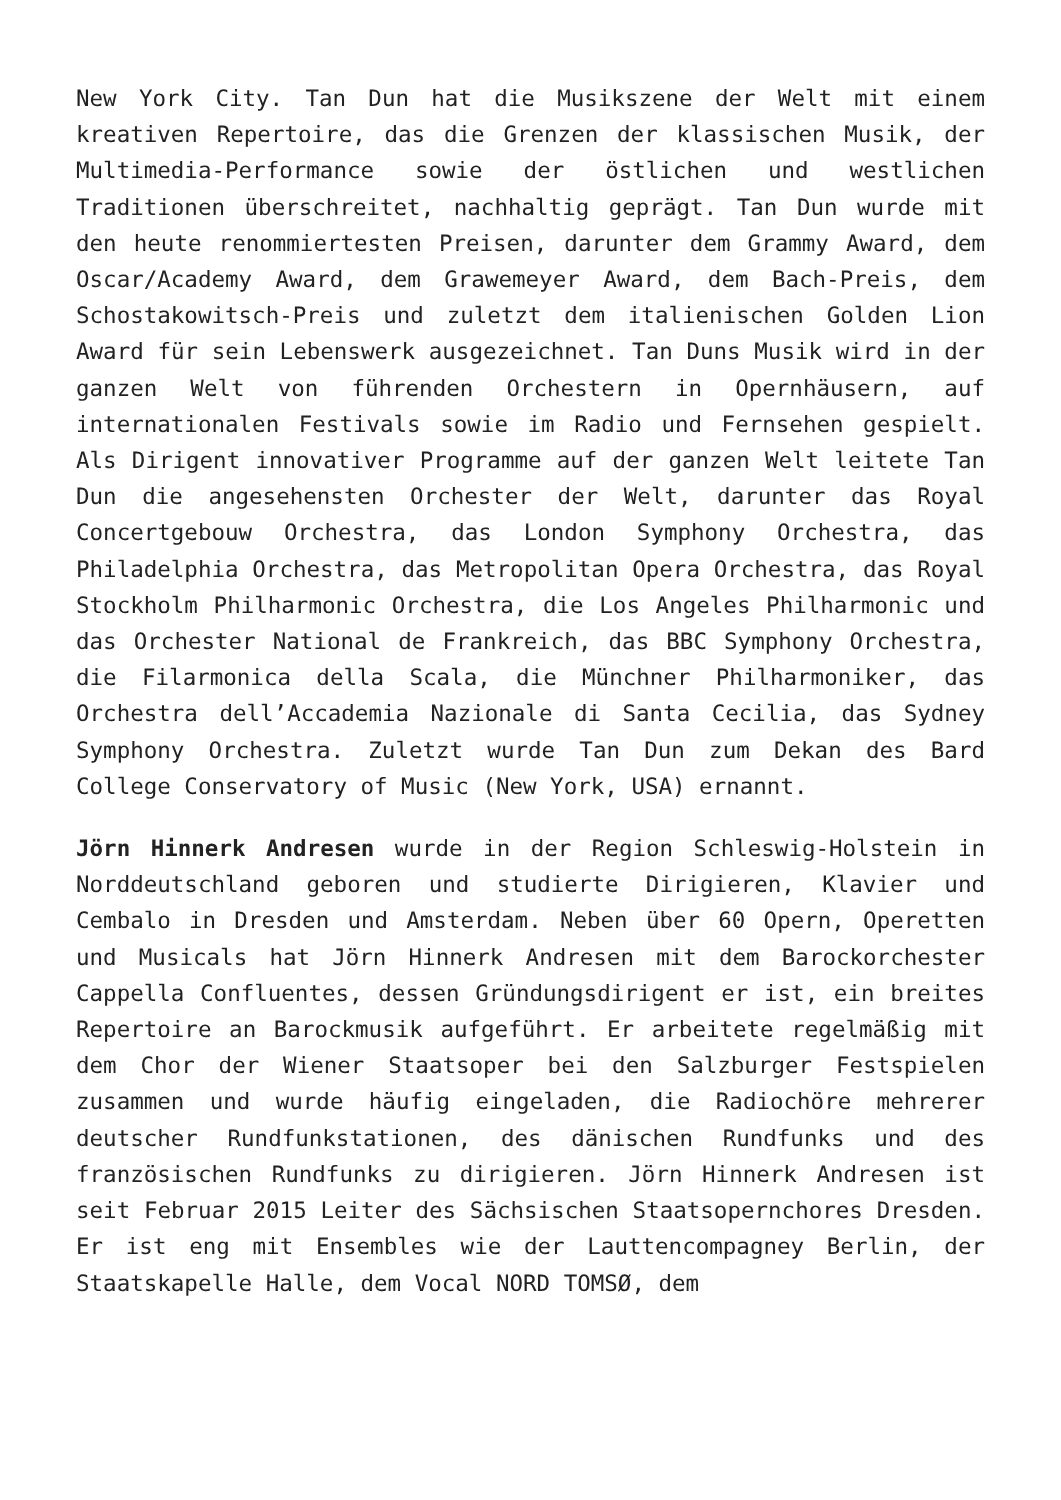New York City. Tan Dun hat die Musikszene der Welt mit einem kreativen Repertoire, das die Grenzen der klassischen Musik, der Multimedia-Performance sowie der östlichen und westlichen Traditionen überschreitet, nachhaltig geprägt. Tan Dun wurde mit den heute renommiertesten Preisen, darunter dem Grammy Award, dem Oscar/Academy Award, dem Grawemeyer Award, dem Bach-Preis, dem Schostakowitsch-Preis und zuletzt dem italienischen Golden Lion Award für sein Lebenswerk ausgezeichnet. Tan Duns Musik wird in der ganzen Welt von führenden Orchestern in Opernhäusern, auf internationalen Festivals sowie im Radio und Fernsehen gespielt. Als Dirigent innovativer Programme auf der ganzen Welt leitete Tan Dun die angesehensten Orchester der Welt, darunter das Royal Concertgebouw Orchestra, das London Symphony Orchestra, das Philadelphia Orchestra, das Metropolitan Opera Orchestra, das Royal Stockholm Philharmonic Orchestra, die Los Angeles Philharmonic und das Orchester National de Frankreich, das BBC Symphony Orchestra, die Filarmonica della Scala, die Münchner Philharmoniker, das Orchestra dell’Accademia Nazionale di Santa Cecilia, das Sydney Symphony Orchestra. Zuletzt wurde Tan Dun zum Dekan des Bard College Conservatory of Music (New York, USA) ernannt.
Jörn Hinnerk Andresen wurde in der Region Schleswig-Holstein in Norddeutschland geboren und studierte Dirigieren, Klavier und Cembalo in Dresden und Amsterdam. Neben über 60 Opern, Operetten und Musicals hat Jörn Hinnerk Andresen mit dem Barockorchester Cappella Confluentes, dessen Gründungsdirigent er ist, ein breites Repertoire an Barockmusik aufgeführt. Er arbeitete regelmäßig mit dem Chor der Wiener Staatsoper bei den Salzburger Festspielen zusammen und wurde häufig eingeladen, die Radiochöre mehrerer deutscher Rundfunkstationen, des dänischen Rundfunks und des französischen Rundfunks zu dirigieren. Jörn Hinnerk Andresen ist seit Februar 2015 Leiter des Sächsischen Staatsopernchores Dresden. Er ist eng mit Ensembles wie der Lauttencompagney Berlin, der Staatskapelle Halle, dem Vocal NORD TOMSØ, dem